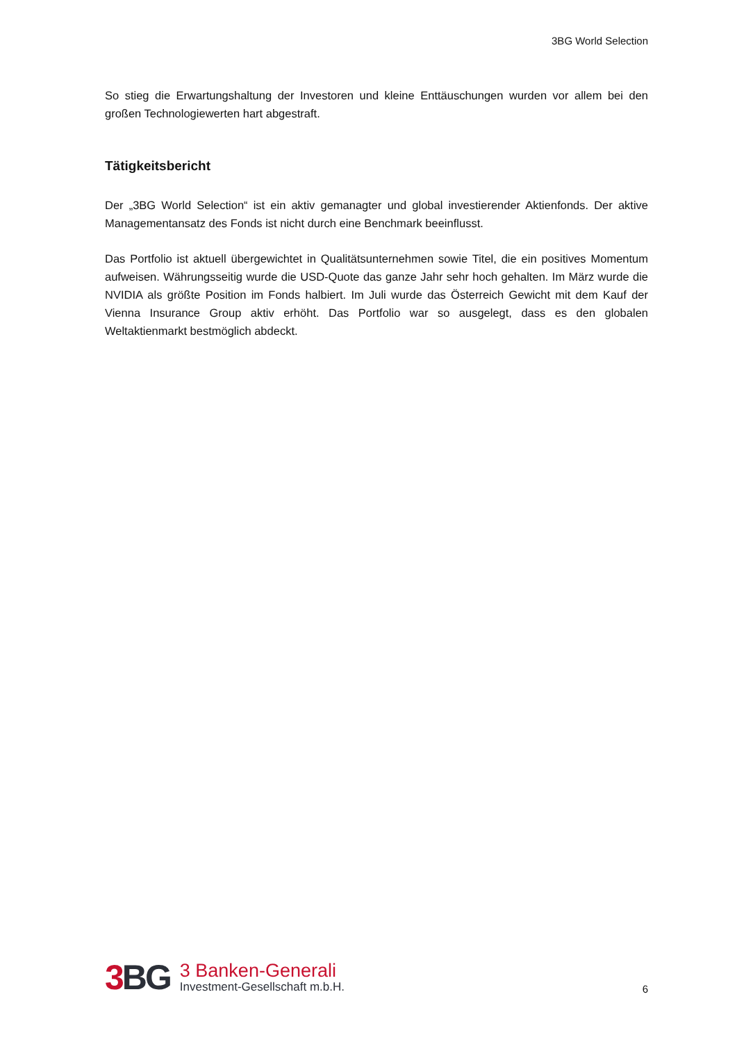3BG World Selection
So stieg die Erwartungshaltung der Investoren und kleine Enttäuschungen wurden vor allem bei den großen Technologiewerten hart abgestraft.
Tätigkeitsbericht
Der „3BG World Selection“ ist ein aktiv gemanagter und global investierender Aktienfonds. Der aktive Managementansatz des Fonds ist nicht durch eine Benchmark beeinflusst.
Das Portfolio ist aktuell übergewichtet in Qualitätsunternehmen sowie Titel, die ein positives Momentum aufweisen. Währungsseitig wurde die USD-Quote das ganze Jahr sehr hoch gehalten. Im März wurde die NVIDIA als größte Position im Fonds halbiert. Im Juli wurde das Österreich Gewicht mit dem Kauf der Vienna Insurance Group aktiv erhöht. Das Portfolio war so ausgelegt, dass es den globalen Weltaktienmarkt bestmöglich abdeckt.
3 BG
3 Banken-Generali
Investment-Gesellschaft m.b.H.
6